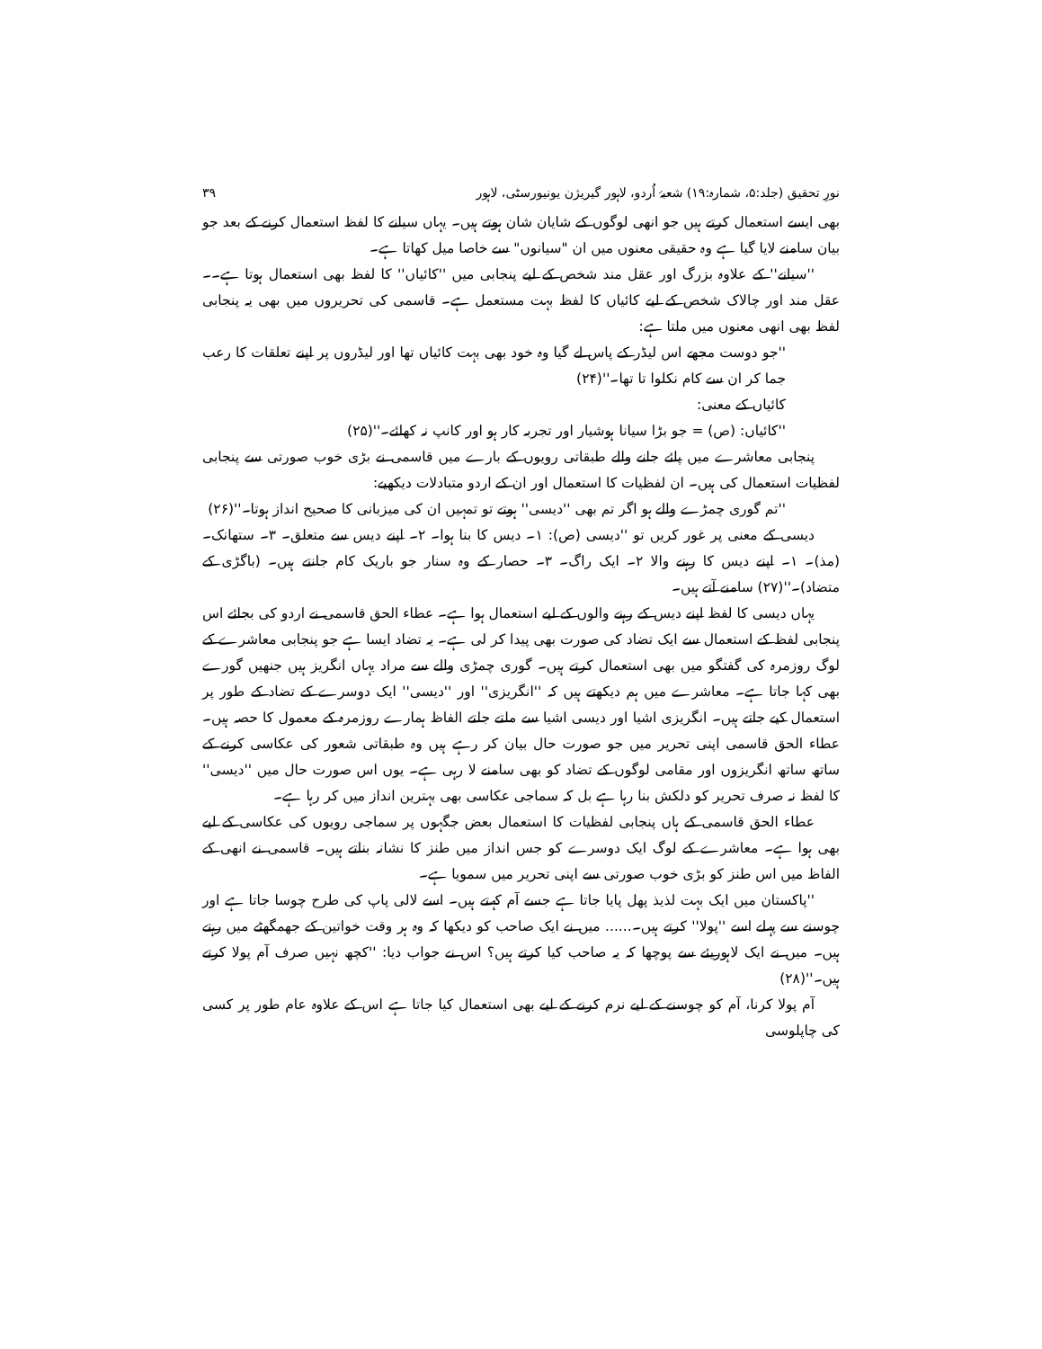نورِ تحقیق (جلد:۵، شمارہ:۱۹) شعبۂ اُردو، لاہور گیریژن یونیورسٹی، لاہور ۳۹
بھی ایسے استعمال کرتے ہیں جو انھی لوگوں کے شایان شان ہوتے ہیں۔ یہاں سیانے کا لفظ استعمال کرنے کے بعد جو بیان سامنے لایا گیا ہے وہ حقیقی معنوں میں ان "سیانوں" سے خاصا میل کھاتا ہے۔
''سیانے'' کے علاوہ بزرگ اور عقل مند شخص کے لیے پنجابی میں ''کائیاں'' کا لفظ بھی استعمال ہوتا ہے۔۔عقل مند اور چالاک شخص کے لیے کائیاں کا لفظ بہت مستعمل ہے۔ قاسمی کی تحریروں میں بھی یہ پنجابی لفظ بھی انھی معنوں میں ملتا ہے:
''جو دوست مجھے اس لیڈر کے پاس لے گیا وہ خود بھی بہت کائیاں تھا اور لیڈروں پر اپنے تعلقات کا رعب جما کر ان سے کام نکلوا تا تھا۔''(۲۴)
کائیاں کے معنی:
''کائیاں: (ص) = جو بڑا سیانا ہوشیار اور تجربہ کار ہو اور کانپ نہ کھائے۔''(۲۵)
پنجابی معاشرے میں پائے جانے والے طبقاتی رویوں کے بارے میں قاسمی نے بڑی خوب صورتی سے پنجابی لفظیات استعمال کی ہیں۔ ان لفظیات کا استعمال اور ان کے اردو متبادلات دیکھیے:
''تم گوری چمڑے والے ہو اگر تم بھی ''دیسی'' ہوتے تو تمہیں ان کی میزبانی کا صحیح انداز ہوتا۔''(۲۶)
دیسی کے معنی پر غور کریں تو ''دیسی (ص): ۱۔ دیس کا بنا ہوا۔ ۲۔ اپنے دیس سے متعلق۔ ۳۔ ستھانک۔ (مذ)۔ ۱۔ اپنے دیس کا رہنے والا ۲۔ ایک راگ۔ ۳۔ حصار کے وہ سنار جو باریک کام جانتے ہیں۔ (باگڑی کے متضاد)۔''(۲۷) سامنے آتے ہیں۔
یہاں دیسی کا لفظ اپنے دیس کے رہنے والوں کے لیے استعمال ہوا ہے۔ عطاء الحق قاسمی نے اردو کی بجائے اس پنجابی لفظ کے استعمال سے ایک تضاد کی صورت بھی پیدا کر لی ہے۔ یہ تضاد ایسا ہے جو پنجابی معاشرے کے لوگ روزمرہ کی گفتگو میں بھی استعمال کرتے ہیں۔ گوری چمڑی والے سے مراد یہاں انگریز ہیں جنھیں گورے بھی کہا جاتا ہے۔ معاشرے میں ہم دیکھتے ہیں کہ ''انگریزی'' اور ''دیسی'' ایک دوسرے کے تضاد کے طور پر استعمال کیے جاتے ہیں۔ انگریزی اشیا اور دیسی اشیا سے ملتے جلتے الفاظ ہمارے روزمرہ کے معمول کا حصہ ہیں۔ عطاء الحق قاسمی اپنی تحریر میں جو صورت حال بیان کر رہے ہیں وہ طبقاتی شعور کی عکاسی کرنے کے ساتھ ساتھ انگریزوں اور مقامی لوگوں کے تضاد کو بھی سامنے لا رہی ہے۔ یوں اس صورت حال میں ''دیسی'' کا لفظ نہ صرف تحریر کو دلکش بنا رہا ہے بل کہ سماجی عکاسی بھی بہترین انداز میں کر رہا ہے۔
عطاء الحق قاسمی کے ہاں پنجابی لفظیات کا استعمال بعض جگہوں پر سماجی رویوں کی عکاسی کے لیے بھی ہوا ہے۔ معاشرے کے لوگ ایک دوسرے کو جس انداز میں طنز کا نشانہ بناتے ہیں۔ قاسمی نے انھی کے الفاظ میں اس طنز کو بڑی خوب صورتی سے اپنی تحریر میں سمویا ہے۔
''پاکستان میں ایک بہت لذیذ پھل پایا جاتا ہے جسے آم کہتے ہیں۔ اسے لالی پاپ کی طرح چوسا جاتا ہے اور چوسنے سے پہلے اسے ''پولا'' کرتے ہیں۔...... میں نے ایک صاحب کو دیکھا کہ وہ ہر وقت خواتین کے جھمگھٹے میں رہتے ہیں۔ میں نے ایک لاہوریئے سے پوچھا کہ یہ صاحب کیا کرتے ہیں؟ اس نے جواب دیا: ''کچھ نہیں صرف آم پولا کرتے ہیں۔''(۲۸)
آم پولا کرنا، آم کو چوسنے کے لیے نرم کرنے کے لیے بھی استعمال کیا جاتا ہے اس کے علاوہ عام طور پر کسی کی چاپلوسی